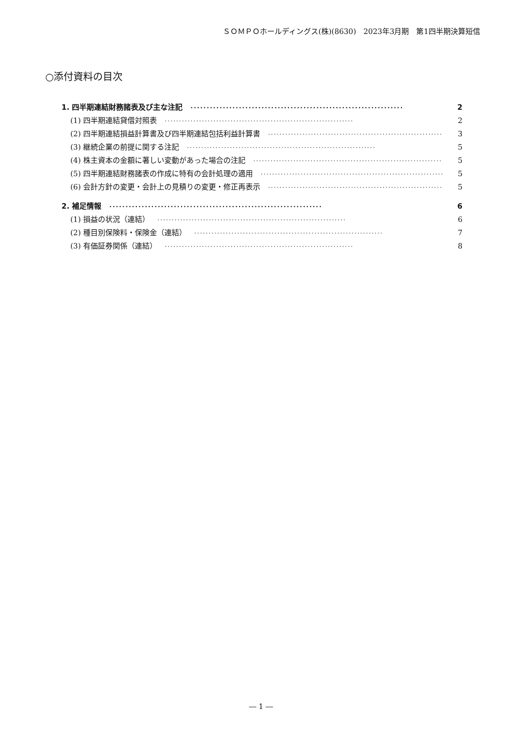ＳＯＭＰＯホールディングス(株)(8630)　2023年3月期　第1四半期決算短信
○添付資料の目次
1. 四半期連結財務諸表及び主な注記 ·································································· 2
(1) 四半期連結貸借対照表 ·································································· 2
(2) 四半期連結損益計算書及び四半期連結包括利益計算書 ·································································· 3
(3) 継続企業の前提に関する注記 ·································································· 5
(4) 株主資本の金額に著しい変動があった場合の注記 ·································································· 5
(5) 四半期連結財務諸表の作成に特有の会計処理の適用 ·································································· 5
(6) 会計方針の変更・会計上の見積りの変更・修正再表示 ·································································· 5
2. 補足情報 ·································································· 6
(1) 損益の状況（連結） ·································································· 6
(2) 種目別保険料・保険金（連結） ·································································· 7
(3) 有価証券関係（連結） ·································································· 8
― 1 ―